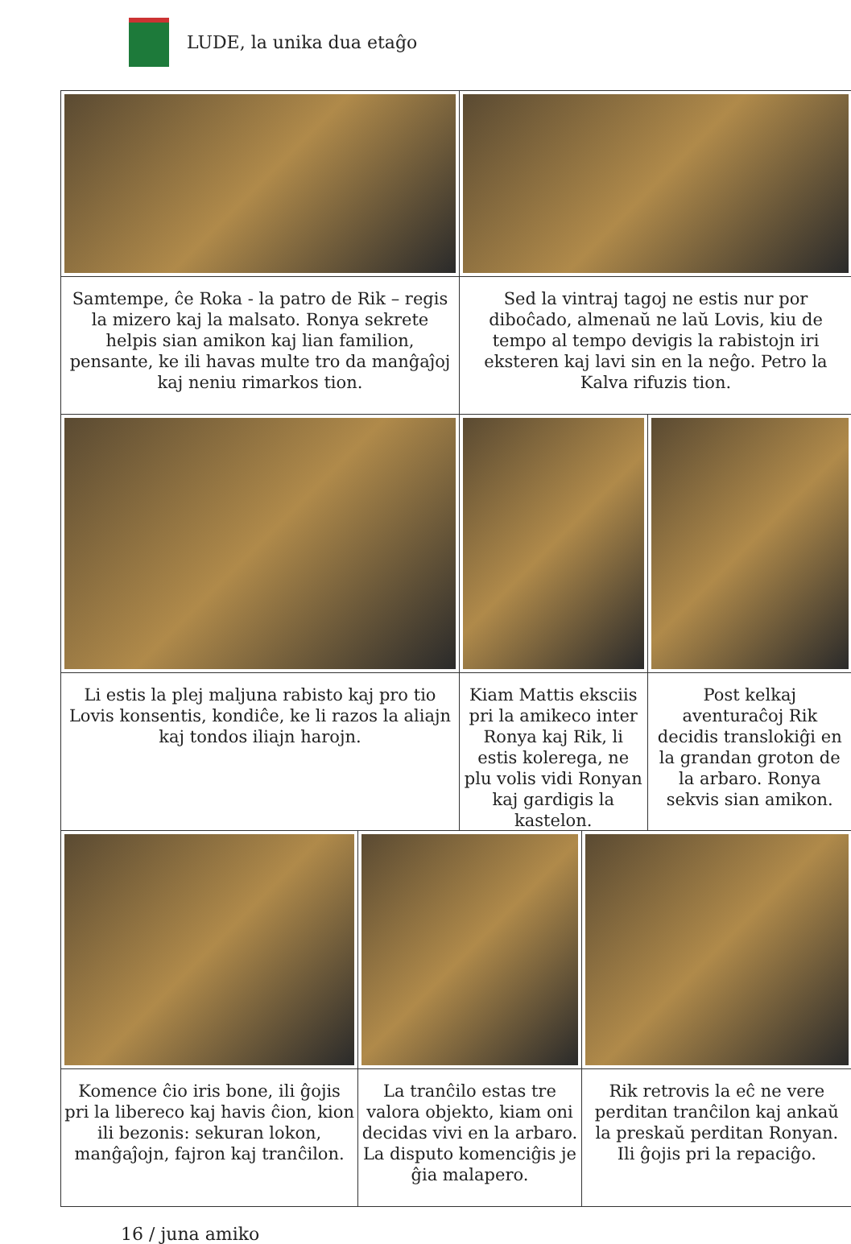LUDE, la unika dua etaĝo
Samtempe, ĉe Roka - la patro de Rik – regis la mizero kaj la malsato. Ronya sekrete helpis sian amikon kaj lian familion, pensante, ke ili havas multe tro da manĝaĵoj kaj neniu rimarkos tion.
Sed la vintraj tagoj ne estis nur por diboĉado, almenaŭ ne laŭ Lovis, kiu de tempo al tempo devigis la rabistojn iri eksteren kaj lavi sin en la neĝo. Petro la Kalva rifuzis tion.
Li estis la plej maljuna rabisto kaj pro tio Lovis konsentis, kondiĉe, ke li razos la aliajn kaj tondos iliajn harojn.
Kiam Mattis eksciis pri la amikeco inter Ronya kaj Rik, li estis kolerega, ne plu volis vidi Ronyan kaj gardigis la kastelon.
Post kelkaj aventuraĉoj Rik decidis translokiĝi en la grandan groton de la arbaro. Ronya sekvis sian amikon.
Komence ĉio iris bone, ili ĝojis pri la libereco kaj havis ĉion, kion ili bezonis: sekuran lokon, manĝaĵojn, fajron kaj tranĉilon.
La tranĉilo estas tre valora objekto, kiam oni decidas vivi en la arbaro. La disputo komenciĝis je ĝia malapero.
Rik retrovis la eĉ ne vere perditan tranĉilon kaj ankaŭ la preskaŭ perditan Ronyan. Ili ĝojis pri la repaciĝo.
16 / juna amiko